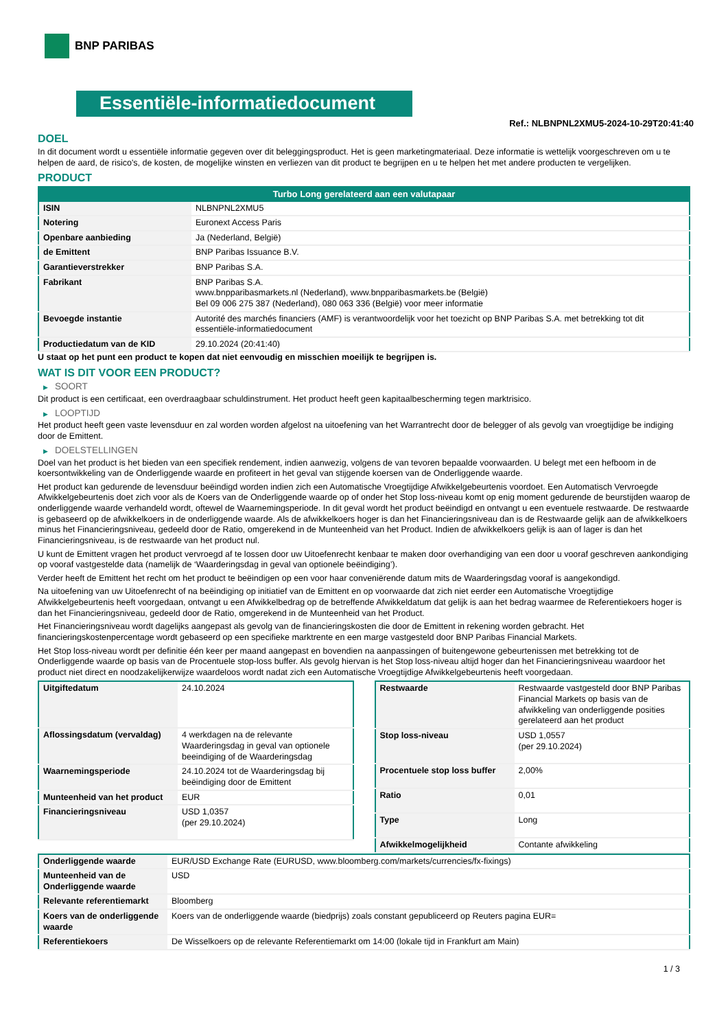BNP PARIBAS
Essentiële-informatiedocument
Ref.: NLBNPNL2XMU5-2024-10-29T20:41:40
DOEL
In dit document wordt u essentiële informatie gegeven over dit beleggingsproduct. Het is geen marketingmateriaal. Deze informatie is wettelijk voorgeschreven om u te helpen de aard, de risico's, de kosten, de mogelijke winsten en verliezen van dit product te begrijpen en u te helpen het met andere producten te vergelijken.
PRODUCT
| Turbo Long gerelateerd aan een valutapaar | |
| --- | --- |
| ISIN | NLBNPNL2XMU5 |
| Notering | Euronext Access Paris |
| Openbare aanbieding | Ja (Nederland, België) |
| de Emittent | BNP Paribas Issuance B.V. |
| Garantieverstrekker | BNP Paribas S.A. |
| Fabrikant | BNP Paribas S.A. www.bnpparibasmarkets.nl (Nederland), www.bnpparibasmarkets.be (België) Bel 09 006 275 387 (Nederland), 080 063 336 (België) voor meer informatie |
| Bevoegde instantie | Autorité des marchés financiers (AMF) is verantwoordelijk voor het toezicht op BNP Paribas S.A. met betrekking tot dit essentiële-informatiedocument |
| Productiedatum van de KID | 29.10.2024 (20:41:40) |
U staat op het punt een product te kopen dat niet eenvoudig en misschien moeilijk te begrijpen is.
WAT IS DIT VOOR EEN PRODUCT?
▶ SOORT
Dit product is een certificaat, een overdraagbaar schuldinstrument. Het product heeft geen kapitaalbescherming tegen marktrisico.
▶ LOOPTIJD
Het product heeft geen vaste levensduur en zal worden worden afgelost na uitoefening van het Warrantrecht door de belegger of als gevolg van vroegtijdige be indiging door de Emittent.
▶ DOELSTELLINGEN
Doel van het product is het bieden van een specifiek rendement, indien aanwezig, volgens de van tevoren bepaalde voorwaarden. U belegt met een hefboom in de koersontwikkeling van de Onderliggende waarde en profiteert in het geval van stijgende koersen van de Onderliggende waarde.
Het product kan gedurende de levensduur beëindigd worden indien zich een Automatische Vroegtijdige Afwikkelgebeurtenis voordoet. Een Automatisch Vervroegde Afwikkelgebeurtenis doet zich voor als de Koers van de Onderliggende waarde op of onder het Stop loss-niveau komt op enig moment gedurende de beurstijden waarop de onderliggende waarde verhandeld wordt, oftewel de Waarnemingsperiode. In dit geval wordt het product beëindigd en ontvangt u een eventuele restwaarde. De restwaarde is gebaseerd op de afwikkelkoers in de onderliggende waarde. Als de afwikkelkoers hoger is dan het Financieringsniveau dan is de Restwaarde gelijk aan de afwikkelkoers minus het Financieringsniveau, gedeeld door de Ratio, omgerekend in de Munteenheid van het Product. Indien de afwikkelkoers gelijk is aan of lager is dan het Financieringsniveau, is de restwaarde van het product nul.
U kunt de Emittent vragen het product vervroegd af te lossen door uw Uitoefenrecht kenbaar te maken door overhandiging van een door u vooraf geschreven aankondiging op vooraf vastgestelde data (namelijk de ‘Waarderingsdag in geval van optionele beëindiging’).
Verder heeft de Emittent het recht om het product te beëindigen op een voor haar conveniërende datum mits de Waarderingsdag vooraf is aangekondigd.
Na uitoefening van uw Uitoefenrecht of na beëindiging op initiatief van de Emittent en op voorwaarde dat zich niet eerder een Automatische Vroegtijdige Afwikkelgebeurtenis heeft voorgedaan, ontvangt u een Afwikkelbedrag op de betreffende Afwikkeldatum dat gelijk is aan het bedrag waarmee de Referentiekoers hoger is dan het Financieringsniveau, gedeeld door de Ratio, omgerekend in de Munteenheid van het Product.
Het Financieringsniveau wordt dagelijks aangepast als gevolg van de financieringskosten die door de Emittent in rekening worden gebracht. Het financieringskostenpercentage wordt gebaseerd op een specifieke marktrente en een marge vastgesteld door BNP Paribas Financial Markets.
Het Stop loss-niveau wordt per definitie één keer per maand aangepast en bovendien na aanpassingen of buitengewone gebeurtenissen met betrekking tot de Onderliggende waarde op basis van de Procentuele stop-loss buffer. Als gevolg hiervan is het Stop loss-niveau altijd hoger dan het Financieringsniveau waardoor het product niet direct en noodzakelijkerwijze waardeloos wordt nadat zich een Automatische Vroegtijdige Afwikkelgebeurtenis heeft voorgedaan.
| Uitgiftedatum | 24.10.2024 |
| Aflossingsdatum (vervaldag) | 4 werkdagen na de relevante Waarderingsdag in geval van optionele beeindiging of de Waarderingsdag |
| Waarnemingsperiode | 24.10.2024 tot de Waarderingsdag bij beëindiging door de Emittent |
| Munteenheid van het product | EUR |
| Financieringsniveau | USD 1,0357 (per 29.10.2024) |
| Restwaarde | Restwaarde vastgesteld door BNP Paribas Financial Markets op basis van de afwikkeling van onderliggende posities gerelateerd aan het product |
| Stop loss-niveau | USD 1,0557 (per 29.10.2024) |
| Procentuele stop loss buffer | 2,00% |
| Ratio | 0,01 |
| Type | Long |
| Afwikkelmogelijkheid | Contante afwikkeling |
| Onderliggende waarde | EUR/USD Exchange Rate (EURUSD, www.bloomberg.com/markets/currencies/fx-fixings) |
| Munteenheid van de Onderliggende waarde | USD |
| Relevante referentiemarkt | Bloomberg |
| Koers van de onderliggende waarde | Koers van de onderliggende waarde (biedprijs) zoals constant gepubliceerd op Reuters pagina EUR= |
| Referentiekoers | De Wisselkoers op de relevante Referentiemarkt om 14:00 (lokale tijd in Frankfurt am Main) |
1 / 3